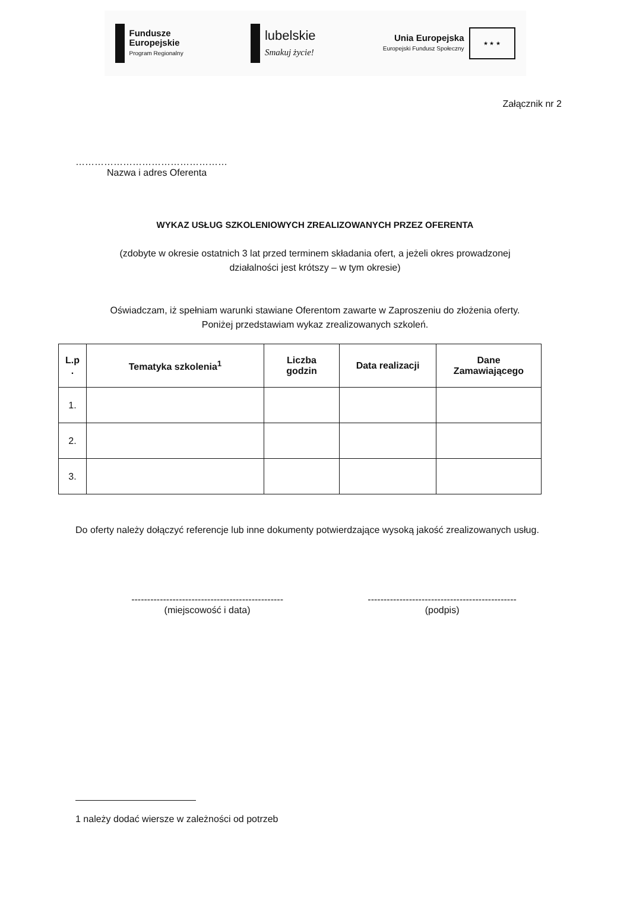Fundusze
Europejskie
Program Regionalny
lubelskie
Smakuj życie!
Unia Europejska
Europejski Fundusz Społeczny
★ ★ ★
Załącznik nr 2
…………………………………………
Nazwa i adres Oferenta
WYKAZ USŁUG SZKOLENIOWYCH ZREALIZOWANYCH PRZEZ OFERENTA
(zdobyte w okresie ostatnich 3 lat przed terminem składania ofert, a jeżeli okres prowadzonej
działalności jest krótszy – w tym okresie)
Oświadczam, iż spełniam warunki stawiane Oferentom zawarte w Zaproszeniu do złożenia oferty.
Poniżej przedstawiam wykaz zrealizowanych szkoleń.
| L.p . | Tematyka szkolenia<sup>1</sup> | Liczba godzin | Data realizacji | Dane Zamawiającego |
| --- | --- | --- | --- | --- |
| 1. | | | | |
| 2. | | | | |
| 3. | | | | |
Do oferty należy dołączyć referencje lub inne dokumenty potwierdzające wysoką jakość zrealizowanych usług.
------------------------------------------------
(miejscowość i data)
-----------------------------------------------
(podpis)
1 należy dodać wiersze w zależności od potrzeb